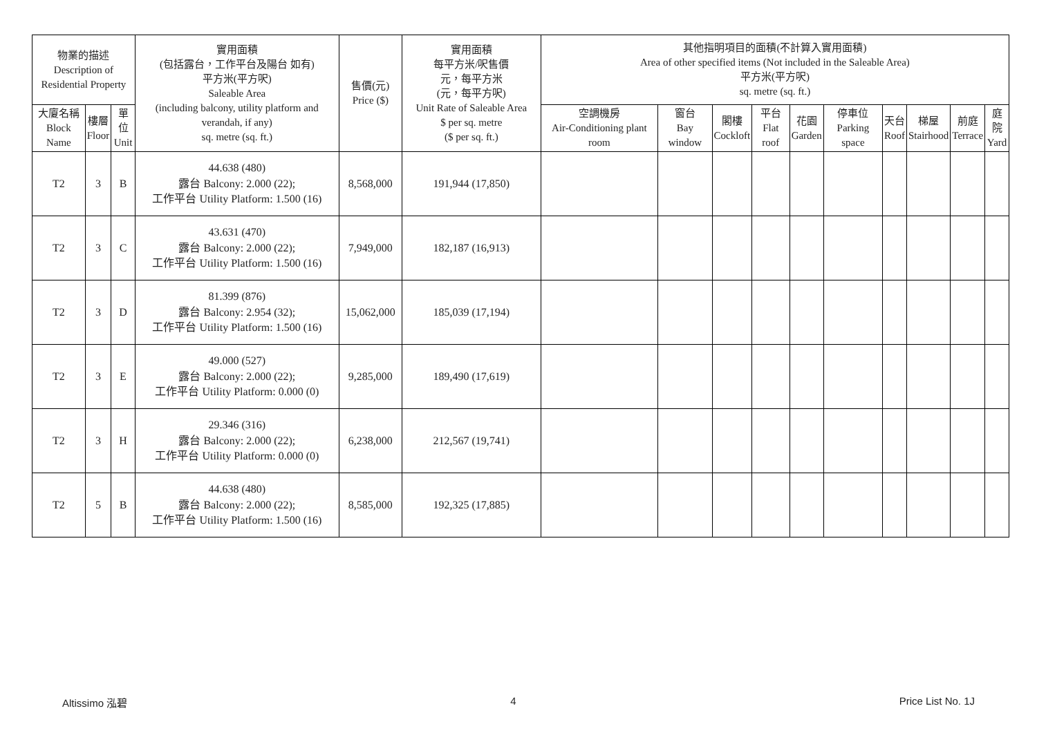| 物業的描述 Description of Residential Property | | | 實用面積 (包括露台，工作平台及陽台 如有) 平方米(平方呎) Saleable Area (including balcony, utility platform and verandah, if any) sq. metre (sq. ft.) | 售價(元) Price ($) | 實用面積 每平方米/呎售價 元，每平方米 (元，每平方呎) Unit Rate of Saleable Area $ per sq. metre ($ per sq. ft.) | 其他指明項目的面積(不計算入實用面積) Area of other specified items (Not included in the Saleable Area) 平方米(平方呎) sq. metre (sq. ft.) | | | | | | | | | |
| --- | --- | --- | --- | --- | --- | --- | --- | --- | --- | --- | --- | --- | --- | --- | --- |
| 大廈名稱 Block Name | 樓層 Floor | 單位 Unit | | | | 空調機房 Air-Conditioning plant room | 窗台 Bay window | 閣樓 Cockloft | 平台 Flat roof | 花園 Garden | 停車位 Parking space | 天台 Roof | 梯屋 Stairhood | 前庭 Terrace | 庭院 Yard |
| T2 | 3 | B | 44.638 (480) 露台 Balcony: 2.000 (22); 工作平台 Utility Platform: 1.500 (16) | 8,568,000 | 191,944 (17,850) | | | | | | | | | | |
| T2 | 3 | C | 43.631 (470) 露台 Balcony: 2.000 (22); 工作平台 Utility Platform: 1.500 (16) | 7,949,000 | 182,187 (16,913) | | | | | | | | | | |
| T2 | 3 | D | 81.399 (876) 露台 Balcony: 2.954 (32); 工作平台 Utility Platform: 1.500 (16) | 15,062,000 | 185,039 (17,194) | | | | | | | | | | |
| T2 | 3 | E | 49.000 (527) 露台 Balcony: 2.000 (22); 工作平台 Utility Platform: 0.000 (0) | 9,285,000 | 189,490 (17,619) | | | | | | | | | | |
| T2 | 3 | H | 29.346 (316) 露台 Balcony: 2.000 (22); 工作平台 Utility Platform: 0.000 (0) | 6,238,000 | 212,567 (19,741) | | | | | | | | | | |
| T2 | 5 | B | 44.638 (480) 露台 Balcony: 2.000 (22); 工作平台 Utility Platform: 1.500 (16) | 8,585,000 | 192,325 (17,885) | | | | | | | | | | |
Altissimo 泓碧 4 Price List No. 1J